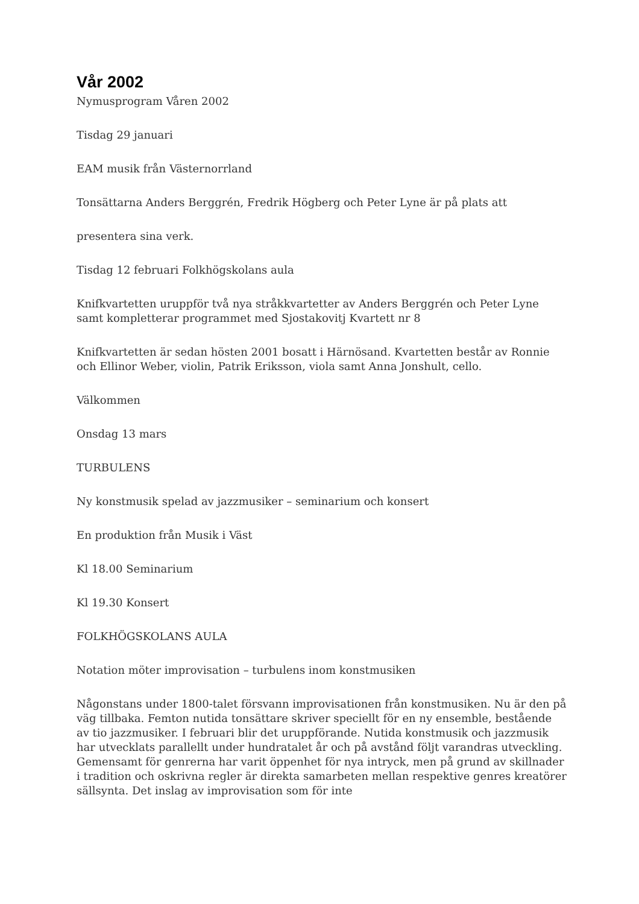Vår 2002
Nymusprogram Våren 2002
Tisdag 29 januari
EAM musik från Västernorrland
Tonsättarna Anders Berggrén, Fredrik Högberg och Peter Lyne är på plats att
presentera sina verk.
Tisdag 12 februari Folkhögskolans aula
Knifkvartetten uruppför två nya stråkkvartetter av Anders Berggrén och Peter Lyne samt kompletterar programmet med Sjostakovitj Kvartett nr 8
Knifkvartetten är sedan hösten 2001 bosatt i Härnösand. Kvartetten består av Ronnie och Ellinor Weber, violin, Patrik Eriksson, viola samt Anna Jonshult, cello.
Välkommen
Onsdag 13 mars
TURBULENS
Ny konstmusik spelad av jazzmusiker – seminarium och konsert
En produktion från Musik i Väst
Kl 18.00 Seminarium
Kl 19.30 Konsert
FOLKHÖGSKOLANS AULA
Notation möter improvisation – turbulens inom konstmusiken
Någonstans under 1800-talet försvann improvisationen från konstmusiken. Nu är den på väg tillbaka. Femton nutida tonsättare skriver speciellt för en ny ensemble, bestående av tio jazzmusiker. I februari blir det uruppförande. Nutida konstmusik och jazzmusik har utvecklats parallellt under hundratalet år och på avstånd följt varandras utveckling. Gemensamt för genrerna har varit öppenhet för nya intryck, men på grund av skillnader i tradition och oskrivna regler är direkta samarbeten mellan respektive genres kreatörer sällsynta. Det inslag av improvisation som för inte